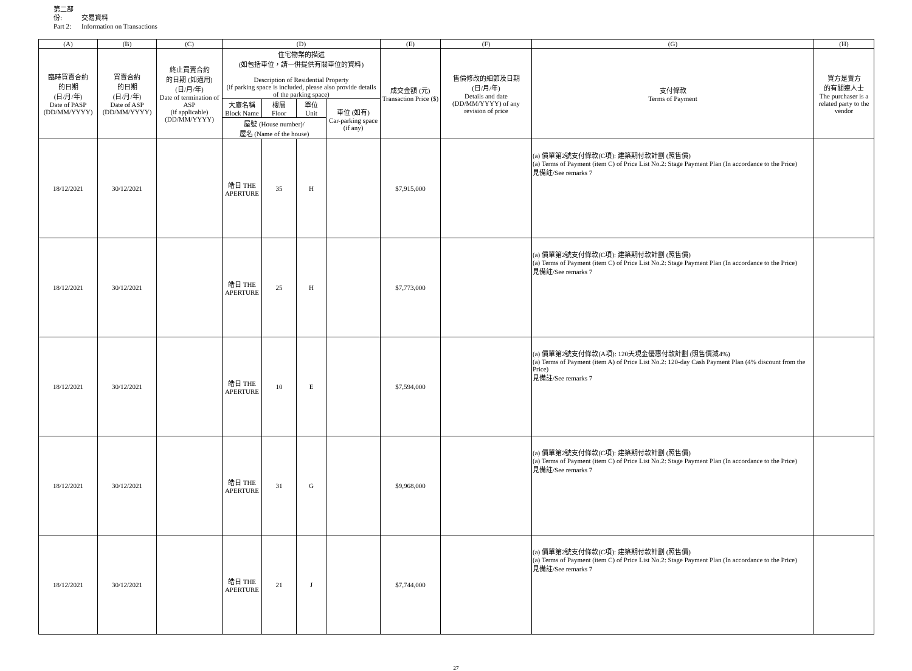第二部份: 交易資料
Part 2: Information on Transactions
| (A) | (B) | (C) | (D) | | | | (E) | (F) | (G) | (H) |
| --- | --- | --- | --- | --- | --- | --- | --- | --- | --- | --- |
| 臨時買賣合約 的日期 (日/月/年) Date of PASP (DD/MM/YYYY) | 買賣合約 的日期 (日/月/年) Date of ASP (DD/MM/YYYY) | 終止買賣合約 的日期 (如適用) (日/月/年) Date of termination of ASP (if applicable) (DD/MM/YYYY) | 住宅物業的描述 (如包括車位，請一併提供有關車位的資料) Description of Residential Property (if parking space is included, please also provide details of the parking space) | | | | 成交金額 (元) Transaction Price ($) | 售價修改的細節及日期 (日/月/年) Details and date (DD/MM/YYYY) of any revision of price | 支付條款 Terms of Payment | 買方是賣方 的有關連人士 The purchaser is a related party to the vendor |
| | | | 大廈名稱 Block Name | 樓層 Floor | 單位 Unit | 車位 (如有) Car-parking space (if any) | | | | |
| | | | 屋號 (House number)/ 屋名 (Name of the house) | | | | | | | |
| 18/12/2021 | 30/12/2021 | | 皓日 THE APERTURE | 35 | H | | $7,915,000 | | (a) 價單第2號支付條款(C項): 建築期付款計劃 (照售價) (a) Terms of Payment (item C) of Price List No.2: Stage Payment Plan (In accordance to the Price) 見備註/See remarks 7 | |
| 18/12/2021 | 30/12/2021 | | 皓日 THE APERTURE | 25 | H | | $7,773,000 | | (a) 價單第2號支付條款(C項): 建築期付款計劃 (照售價) (a) Terms of Payment (item C) of Price List No.2: Stage Payment Plan (In accordance to the Price) 見備註/See remarks 7 | |
| 18/12/2021 | 30/12/2021 | | 皓日 THE APERTURE | 10 | E | | $7,594,000 | | (a) 價單第2號支付條款(A項): 120天現金優惠付款計劃 (照售價減4%) (a) Terms of Payment (item A) of Price List No.2: 120-day Cash Payment Plan (4% discount from the Price) 見備註/See remarks 7 | |
| 18/12/2021 | 30/12/2021 | | 皓日 THE APERTURE | 31 | G | | $9,968,000 | | (a) 價單第2號支付條款(C項): 建築期付款計劃 (照售價) (a) Terms of Payment (item C) of Price List No.2: Stage Payment Plan (In accordance to the Price) 見備註/See remarks 7 | |
| 18/12/2021 | 30/12/2021 | | 皓日 THE APERTURE | 21 | J | | $7,744,000 | | (a) 價單第2號支付條款(C項): 建築期付款計劃 (照售價) (a) Terms of Payment (item C) of Price List No.2: Stage Payment Plan (In accordance to the Price) 見備註/See remarks 7 | |
27